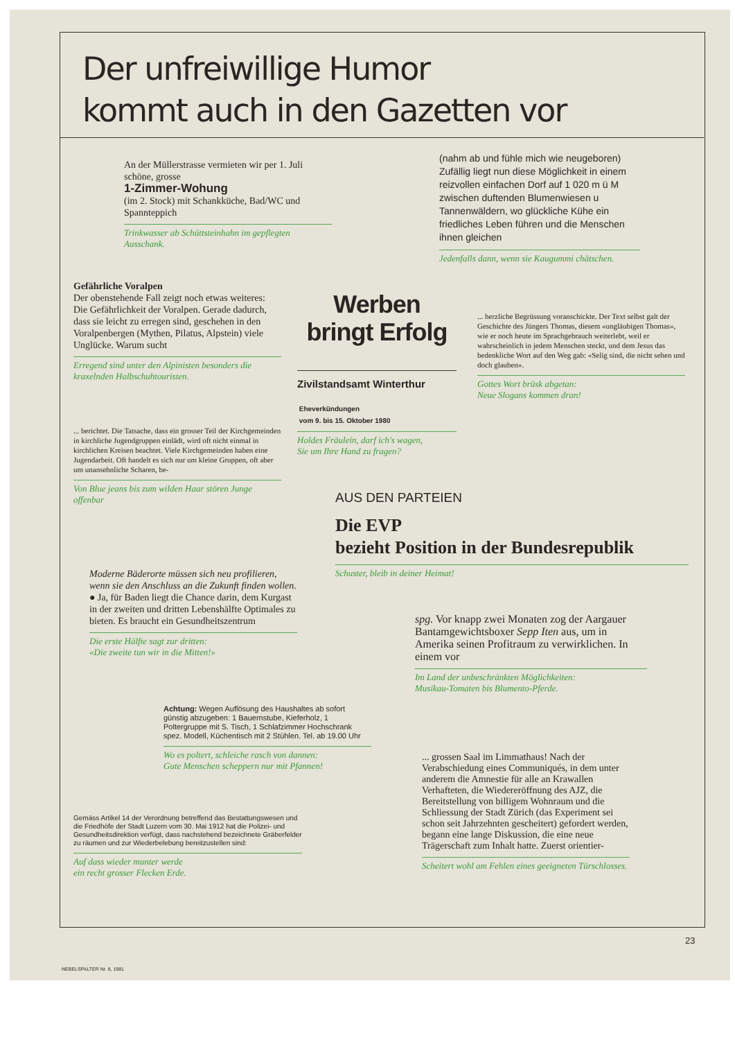Der unfreiwillige Humor
kommt auch in den Gazetten vor
An der Müllerstrasse vermieten wir per 1. Juli schöne, grosse
1-Zimmer-Wohung
(im 2. Stock) mit Schankküche, Bad/WC und Spannteppich
Trinkwasser ab Schüttsteinhahn im gepflegten Ausschank.
Gefährliche Voralpen
Der obenstehende Fall zeigt noch etwas weiteres: Die Gefährlichkeit der Voralpen. Gerade dadurch, dass sie leicht zu erregen sind, geschehen in den Voralpenbergen (Mythen, Pilatus, Alpstein) viele Unglücke. Warum sucht
Erregend sind unter den Alpinisten besonders die kraxelnden Halbschuhtouristen.
... berichtet. Die Tatsache, dass ein grosser Teil der Kirchgemeinden in kirchliche Jugendgruppen einlädt, wird oft nicht einmal in kirchlichen Kreisen beachtet. Viele Kirchgemeinden haben eine Jugendarbeit. Oft handelt es sich nur um kleine Gruppen, oft aber um unansehnliche Scharen, be-
Von Blue jeans bis zum wilden Haar stören Junge offenbar
Moderne Bäderorte müssen sich neu profilieren, wenn sie den Anschluss an die Zukunft finden wollen.
● Ja, für Baden liegt die Chance darin, dem Kurgast in der zweiten und dritten Lebenshälfte Optimales zu bieten. Es braucht ein Gesundheitszentrum
Die erste Hälfte sagt zur dritten:
«Die zweite tun wir in die Mitten!»
Achtung: Wegen Auflösung des Haushaltes ab sofort günstig abzugeben: 1 Bauernstube, Kieferholz, 1 Poltergruppe mit S. Tisch, 1 Schlafzimmer Hochschrank spez. Modell, Küchentisch mit 2 Stühlen. Tel. ab 19.00 Uhr
Wo es poltert, schleiche rasch von dannen:
Gute Menschen scheppern nur mit Pfannen!
Gemäss Artikel 14 der Verordnung betreffend das Bestattungswesen und die Friedhöfe der Stadt Luzern vom 30. Mai 1912 hat die Polizei- und Gesundheitsdirektion verfügt, dass nachstehend bezeichnete Gräberfelder zu räumen und zur Wiederbelebung bereitzustellen sind:
Auf dass wieder munter werde
ein recht grosser Flecken Erde.
(nahm ab und fühle mich wie neugeboren) Zufällig liegt nun diese Möglichkeit in einem reizvollen einfachen Dorf auf 1 020 m ü M zwischen duftenden Blumenwiesen u Tannenwäldern, wo glückliche Kühe ein friedliches Leben führen und die Menschen ihnen gleichen
Jedenfalls dann, wenn sie Kaugummi chätschen.
Werben
bringt Erfolg
Zivilstandsamt Winterthur
Eheverkündungen
vom 9. bis 15. Oktober 1980
Holdes Fräulein, darf ich's wagen,
Sie um Ihre Hand zu fragen?
... herzliche Begrüssung voranschickte. Der Text selbst galt der Geschichte des Jüngers Thomas, diesem «ungläubigen Thomas», wie er noch heute im Sprachgebrauch weiterlebt, weil er wahrscheinlich in jedem Menschen steckt, und dem Jesus das bedenkliche Wort auf den Weg gab: «Selig sind, die nicht sehen und doch glauben».
Gottes Wort brüsk abgetan:
Neue Slogans kommen dran!
AUS DEN PARTEIEN
Die EVP
bezieht Position in der Bundesrepublik
Schuster, bleib in deiner Heimat!
spg. Vor knapp zwei Monaten zog der Aargauer Bantamgewichtsboxer Sepp Iten aus, um in Amerika seinen Profitraum zu verwirklichen. In einem vor
Im Land der unbeschränkten Möglichkeiten:
Musikau-Tomaten bis Blumento-Pferde.
... grossen Saal im Limmathaus! Nach der Verabschiedung eines Communiqués, in dem unter anderem die Amnestie für alle an Krawallen Verhafteten, die Wiedereröffnung des AJZ, die Bereitstellung von billigem Wohnraum und die Schliessung der Stadt Zürich (das Experiment sei schon seit Jahrzehnten gescheitert) gefordert werden, begann eine lange Diskussion, die eine neue Trägerschaft zum Inhalt hatte. Zuerst orientier-
Scheitert wohl am Fehlen eines geeigneten Türschlosses.
23
NEBELSPALTER Nr. 8, 1981